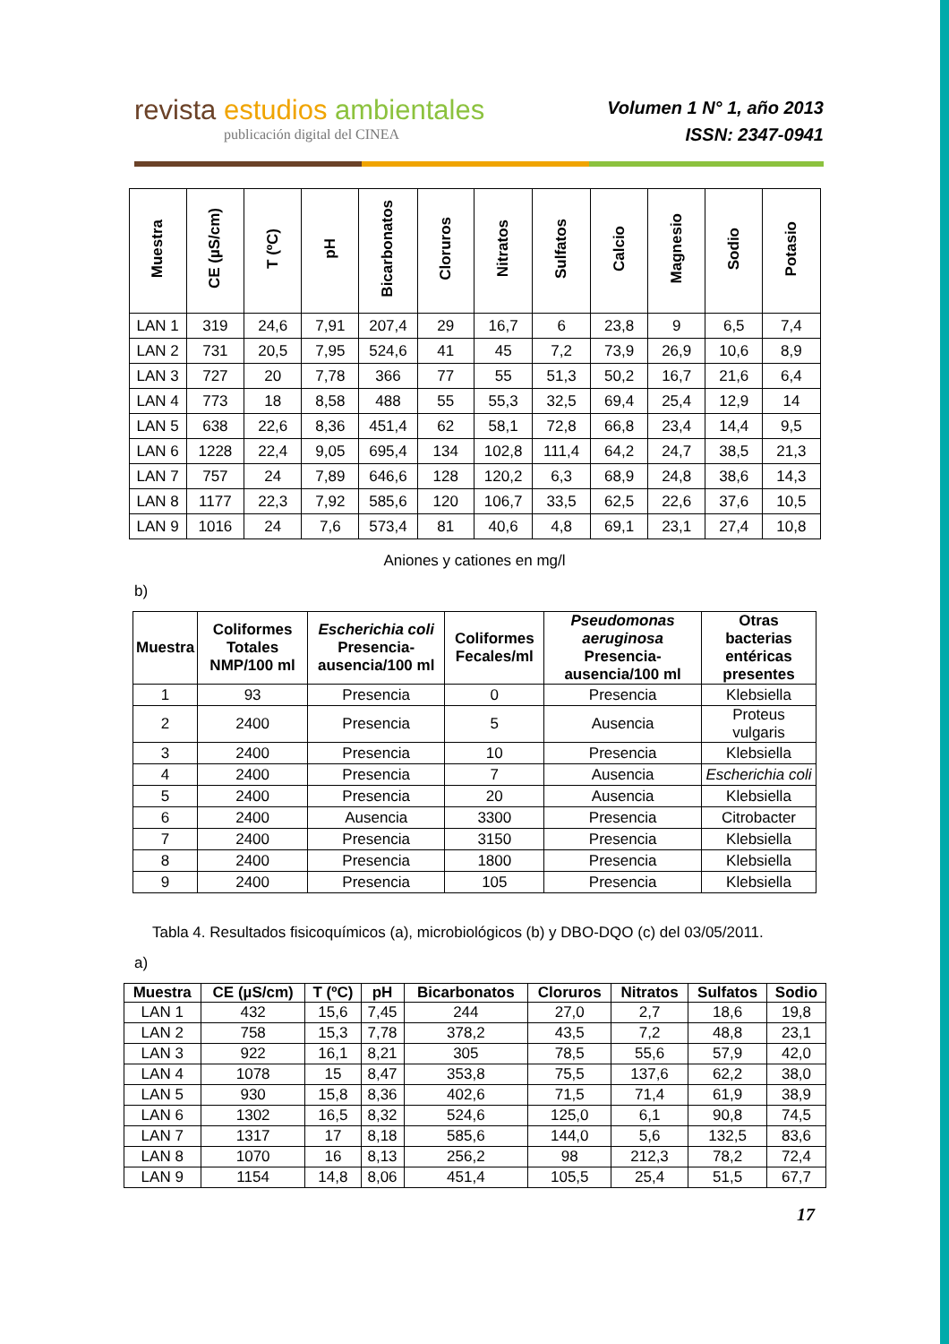revista estudios ambientales
publicación digital del CINEA
Volumen 1 N° 1, año 2013
ISSN: 2347-0941
| Muestra | CE (µS/cm) | T (ºC) | pH | Bicarbonatos | Cloruros | Nitratos | Sulfatos | Calcio | Magnesio | Sodio | Potasio |
| --- | --- | --- | --- | --- | --- | --- | --- | --- | --- | --- | --- |
| LAN 1 | 319 | 24,6 | 7,91 | 207,4 | 29 | 16,7 | 6 | 23,8 | 9 | 6,5 | 7,4 |
| LAN 2 | 731 | 20,5 | 7,95 | 524,6 | 41 | 45 | 7,2 | 73,9 | 26,9 | 10,6 | 8,9 |
| LAN 3 | 727 | 20 | 7,78 | 366 | 77 | 55 | 51,3 | 50,2 | 16,7 | 21,6 | 6,4 |
| LAN 4 | 773 | 18 | 8,58 | 488 | 55 | 55,3 | 32,5 | 69,4 | 25,4 | 12,9 | 14 |
| LAN 5 | 638 | 22,6 | 8,36 | 451,4 | 62 | 58,1 | 72,8 | 66,8 | 23,4 | 14,4 | 9,5 |
| LAN 6 | 1228 | 22,4 | 9,05 | 695,4 | 134 | 102,8 | 111,4 | 64,2 | 24,7 | 38,5 | 21,3 |
| LAN 7 | 757 | 24 | 7,89 | 646,6 | 128 | 120,2 | 6,3 | 68,9 | 24,8 | 38,6 | 14,3 |
| LAN 8 | 1177 | 22,3 | 7,92 | 585,6 | 120 | 106,7 | 33,5 | 62,5 | 22,6 | 37,6 | 10,5 |
| LAN 9 | 1016 | 24 | 7,6 | 573,4 | 81 | 40,6 | 4,8 | 69,1 | 23,1 | 27,4 | 10,8 |
Aniones y cationes en mg/l
b)
| Muestra | Coliformes Totales NMP/100 ml | Escherichia coli Presencia-ausencia/100 ml | Coliformes Fecales/ml | Pseudomonas aeruginosa Presencia-ausencia/100 ml | Otras bacterias entéricas presentes |
| --- | --- | --- | --- | --- | --- |
| 1 | 93 | Presencia | 0 | Presencia | Klebsiella |
| 2 | 2400 | Presencia | 5 | Ausencia | Proteus vulgaris |
| 3 | 2400 | Presencia | 10 | Presencia | Klebsiella |
| 4 | 2400 | Presencia | 7 | Ausencia | Escherichia coli |
| 5 | 2400 | Presencia | 20 | Ausencia | Klebsiella |
| 6 | 2400 | Ausencia | 3300 | Presencia | Citrobacter |
| 7 | 2400 | Presencia | 3150 | Presencia | Klebsiella |
| 8 | 2400 | Presencia | 1800 | Presencia | Klebsiella |
| 9 | 2400 | Presencia | 105 | Presencia | Klebsiella |
Tabla 4. Resultados fisicoquímicos (a), microbiológicos (b) y DBO-DQO (c) del 03/05/2011.
a)
| Muestra | CE (µS/cm) | T (ºC) | pH | Bicarbonatos | Cloruros | Nitratos | Sulfatos | Sodio |
| --- | --- | --- | --- | --- | --- | --- | --- | --- |
| LAN 1 | 432 | 15,6 | 7,45 | 244 | 27,0 | 2,7 | 18,6 | 19,8 |
| LAN 2 | 758 | 15,3 | 7,78 | 378,2 | 43,5 | 7,2 | 48,8 | 23,1 |
| LAN 3 | 922 | 16,1 | 8,21 | 305 | 78,5 | 55,6 | 57,9 | 42,0 |
| LAN 4 | 1078 | 15 | 8,47 | 353,8 | 75,5 | 137,6 | 62,2 | 38,0 |
| LAN 5 | 930 | 15,8 | 8,36 | 402,6 | 71,5 | 71,4 | 61,9 | 38,9 |
| LAN 6 | 1302 | 16,5 | 8,32 | 524,6 | 125,0 | 6,1 | 90,8 | 74,5 |
| LAN 7 | 1317 | 17 | 8,18 | 585,6 | 144,0 | 5,6 | 132,5 | 83,6 |
| LAN 8 | 1070 | 16 | 8,13 | 256,2 | 98 | 212,3 | 78,2 | 72,4 |
| LAN 9 | 1154 | 14,8 | 8,06 | 451,4 | 105,5 | 25,4 | 51,5 | 67,7 |
17